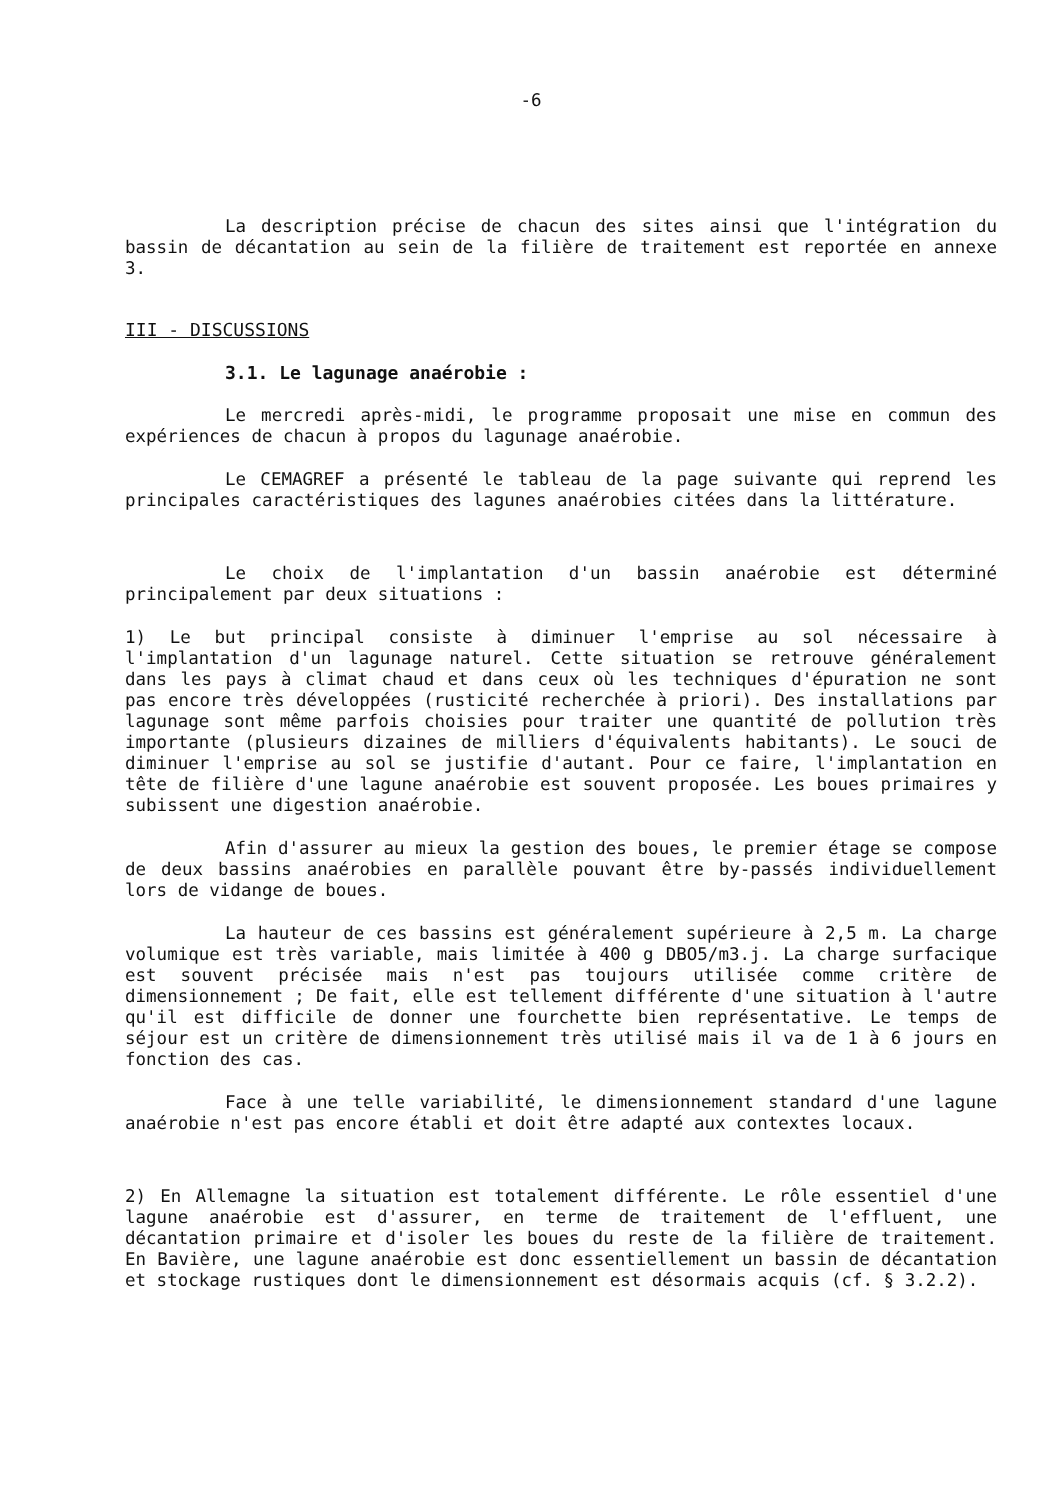-6
La description précise de chacun des sites ainsi que l'intégration du bassin de décantation au sein de la filière de traitement est reportée en annexe 3.
III - DISCUSSIONS
3.1. Le lagunage anaérobie :
Le mercredi après-midi, le programme proposait une mise en commun des expériences de chacun à propos du lagunage anaérobie.
Le CEMAGREF a présenté le tableau de la page suivante qui reprend les principales caractéristiques des lagunes anaérobies citées dans la littérature.
Le choix de l'implantation d'un bassin anaérobie est déterminé principalement par deux situations :
1) Le but principal consiste à diminuer l'emprise au sol nécessaire à l'implantation d'un lagunage naturel. Cette situation se retrouve généralement dans les pays à climat chaud et dans ceux où les techniques d'épuration ne sont pas encore très développées (rusticité recherchée à priori). Des installations par lagunage sont même parfois choisies pour traiter une quantité de pollution très importante (plusieurs dizaines de milliers d'équivalents habitants). Le souci de diminuer l'emprise au sol se justifie d'autant. Pour ce faire, l'implantation en tête de filière d'une lagune anaérobie est souvent proposée. Les boues primaires y subissent une digestion anaérobie.
Afin d'assurer au mieux la gestion des boues, le premier étage se compose de deux bassins anaérobies en parallèle pouvant être by-passés individuellement lors de vidange de boues.
La hauteur de ces bassins est généralement supérieure à 2,5 m. La charge volumique est très variable, mais limitée à 400 g DBO5/m3.j. La charge surfacique est souvent précisée mais n'est pas toujours utilisée comme critère de dimensionnement ; De fait, elle est tellement différente d'une situation à l'autre qu'il est difficile de donner une fourchette bien représentative. Le temps de séjour est un critère de dimensionnement très utilisé mais il va de 1 à 6 jours en fonction des cas.
Face à une telle variabilité, le dimensionnement standard d'une lagune anaérobie n'est pas encore établi et doit être adapté aux contextes locaux.
2) En Allemagne la situation est totalement différente. Le rôle essentiel d'une lagune anaérobie est d'assurer, en terme de traitement de l'effluent, une décantation primaire et d'isoler les boues du reste de la filière de traitement. En Bavière, une lagune anaérobie est donc essentiellement un bassin de décantation et stockage rustiques dont le dimensionnement est désormais acquis (cf. § 3.2.2).